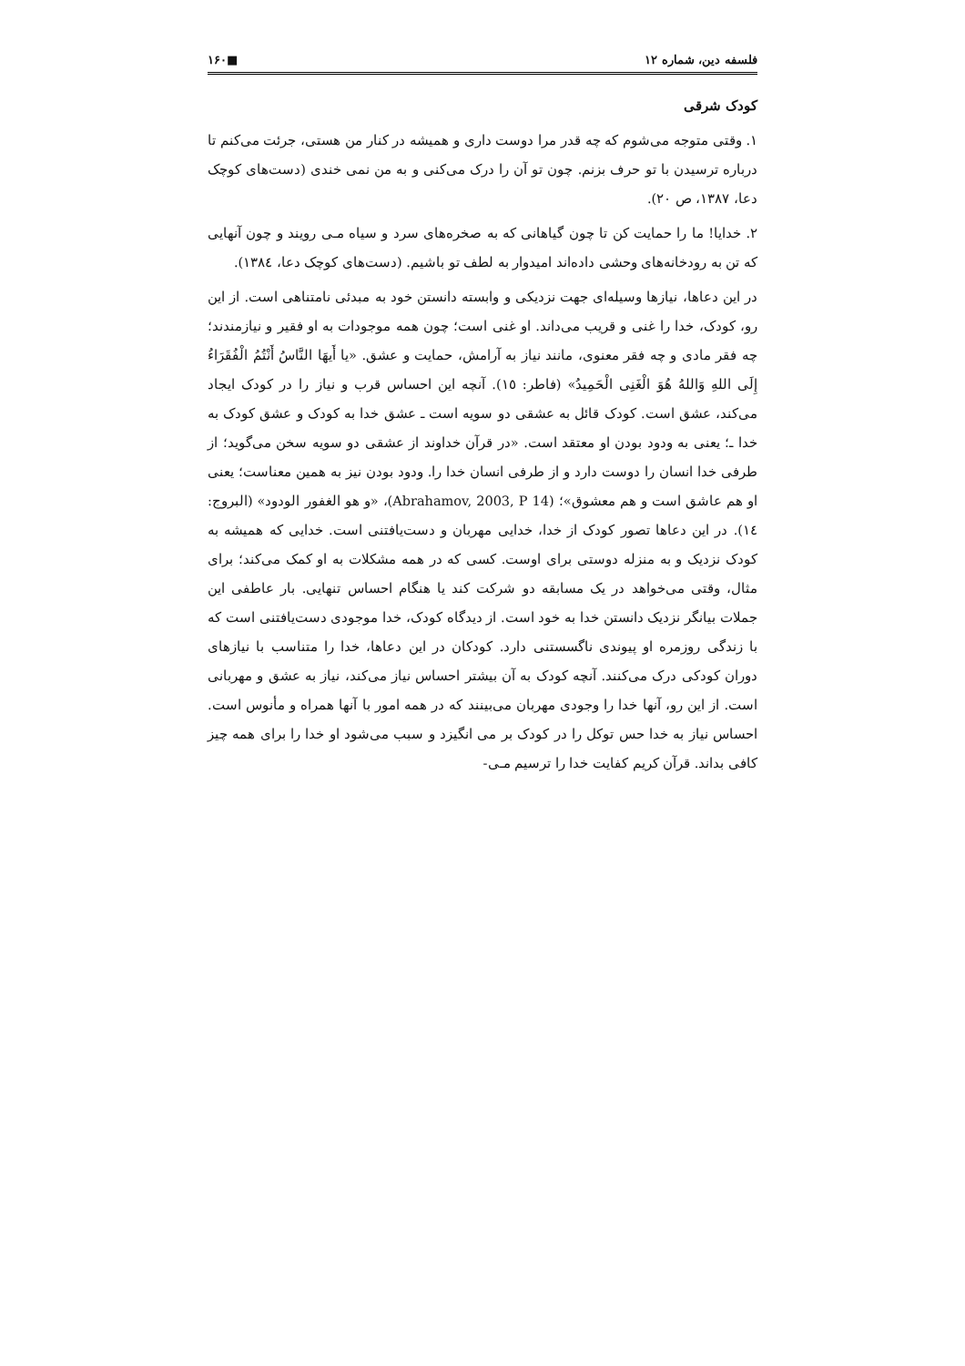فلسفه دین، شماره ۱۲ ■۱۶۰
کودک شرقی
۱. وقتی متوجه می‌شوم که چه قدر مرا دوست داری و همیشه در کنار من هستی، جرئت می‌کنم تا درباره ترسیدن با تو حرف بزنم. چون تو آن را درک می‌کنی و به من نمی خندی (دست‌های کوچک دعا، ۱۳۸۷، ص ۲۰).
۲. خدایا! ما را حمایت کن تا چون گیاهانی که به صخره‌های سرد و سیاه مـی رویند و چون آنهایی که تن به رودخانه‌های وحشی داده‌اند امیدوار به لطف تو باشیم. (دست‌های کوچک دعا، ۱۳۸٤).
در این دعاها، نیازها وسیله‌ای جهت نزدیکی و وابسته دانستن خود به مبدئی نامتناهی است. از این رو، کودک، خدا را غنی و قریب می‌داند. او غنی است؛ چون همه موجودات به او فقیر و نیازمندند؛ چه فقر مادی و چه فقر معنوی، مانند نیاز به آرامش، حمایت و عشق. «یا أَیهَا النَّاسُ أَنْتُمُ الْفُقَرَاءُ إِلَی اللهِ وَاللهُ هُوَ الْغَنِی الْحَمِیدُ» (فاطر: ١٥). آنچه این احساس قرب و نیاز را در کودک ایجاد می‌کند، عشق است. کودک قائل به عشقی دو سویه است ـ عشق خدا به کودک و عشق کودک به خدا ـ؛ یعنی به ودود بودن او معتقد است. «در قرآن خداوند از عشقی دو سویه سخن می‌گوید؛ از طرفی خدا انسان را دوست دارد و از طرفی انسان خدا را. ودود بودن نیز به همین معناست؛ یعنی او هم عاشق است و هم معشوق»؛ (Abrahamov, 2003, P 14)، «و هو الغفور الودود» (البروج: ١٤). در این دعاها تصور کودک از خدا، خدایی مهربان و دست‌یافتنی است. خدایی که همیشه به کودک نزدیک و به منزله دوستی برای اوست. کسی که در همه مشکلات به او کمک می‌کند؛ برای مثال، وقتی می‌خواهد در یک مسابقه دو شرکت کند یا هنگام احساس تنهایی. بار عاطفی این جملات بیانگر نزدیک دانستن خدا به خود است. از دیدگاه کودک، خدا موجودی دست‌یافتنی است که با زندگی روزمره او پیوندی ناگسستنی دارد. کودکان در این دعاها، خدا را متناسب با نیازهای دوران کودکی درک می‌کنند. آنچه کودک به آن بیشتر احساس نیاز می‌کند، نیاز به عشق و مهربانی است. از این رو، آنها خدا را وجودی مهربان می‌بینند که در همه امور با آنها همراه و مأنوس است. احساس نیاز به خدا حس توکل را در کودک بر می انگیزد و سبب می‌شود او خدا را برای همه چیز کافی بداند. قرآن کریم کفایت خدا را ترسیم مـی-